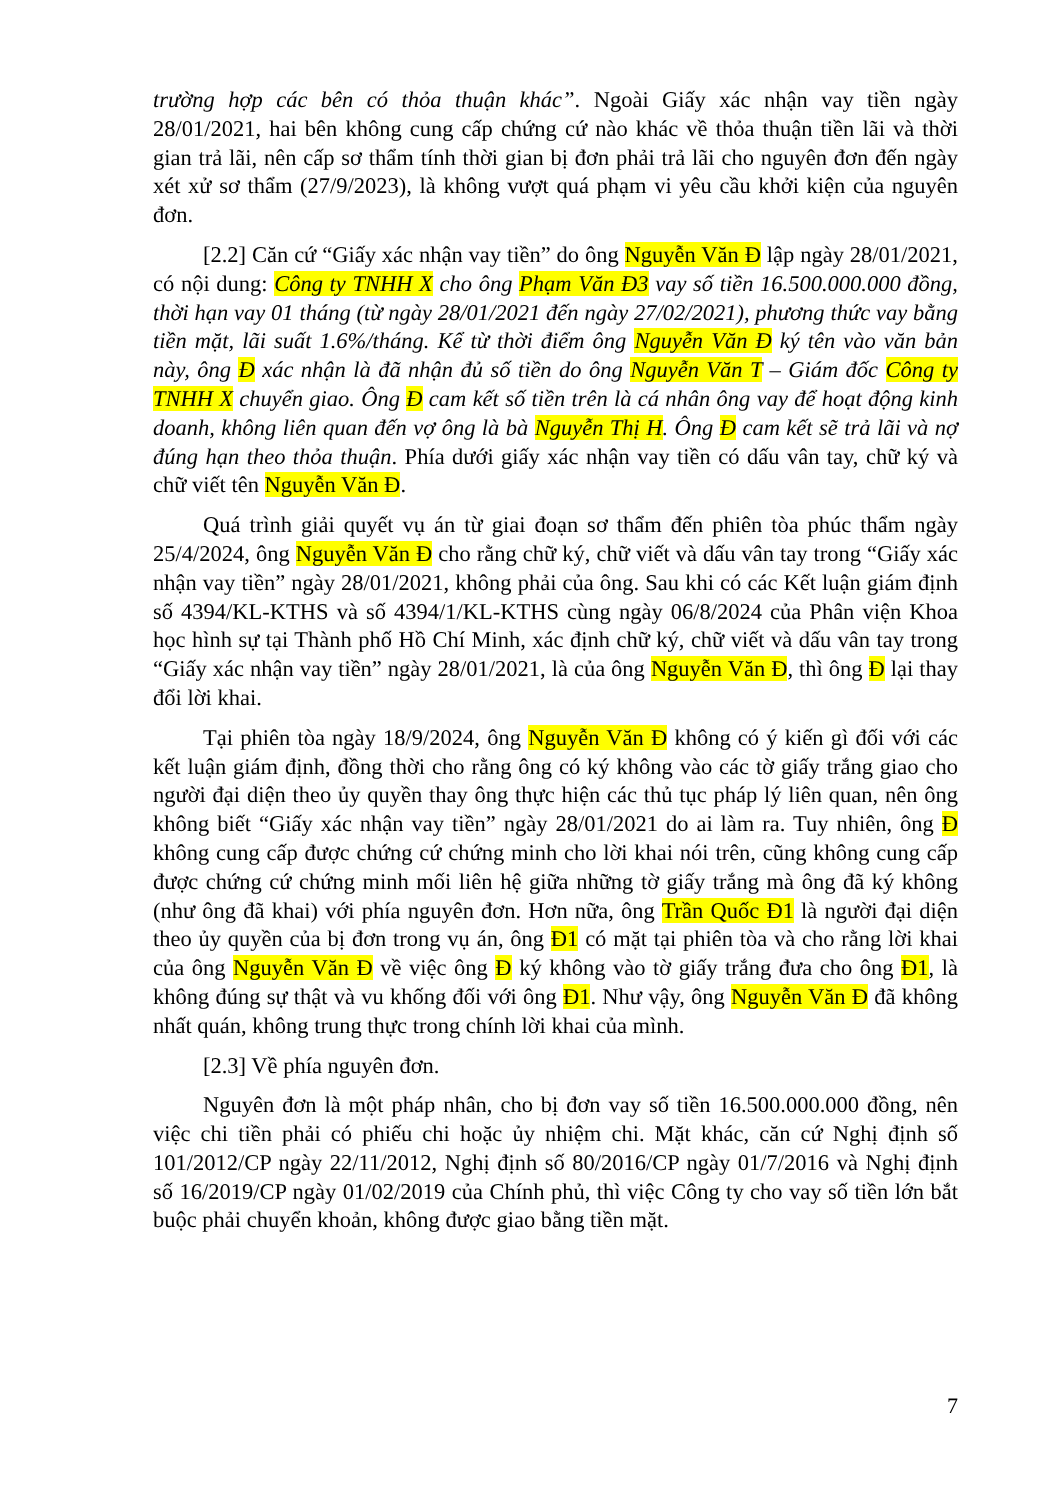trường hợp các bên có thỏa thuận khác”. Ngoài Giấy xác nhận vay tiền ngày 28/01/2021, hai bên không cung cấp chứng cứ nào khác về thỏa thuận tiền lãi và thời gian trả lãi, nên cấp sơ thẩm tính thời gian bị đơn phải trả lãi cho nguyên đơn đến ngày xét xử sơ thẩm (27/9/2023), là không vượt quá phạm vi yêu cầu khởi kiện của nguyên đơn.
[2.2] Căn cứ “Giấy xác nhận vay tiền” do ông Nguyễn Văn Đ lập ngày 28/01/2021, có nội dung: Công ty TNHH X cho ông Phạm Văn Đ3 vay số tiền 16.500.000.000 đồng, thời hạn vay 01 tháng (từ ngày 28/01/2021 đến ngày 27/02/2021), phương thức vay bằng tiền mặt, lãi suất 1.6%/tháng. Kể từ thời điểm ông Nguyễn Văn Đ ký tên vào văn bản này, ông Đ xác nhận là đã nhận đủ số tiền do ông Nguyễn Văn T – Giám đốc Công ty TNHH X chuyển giao. Ông Đ cam kết số tiền trên là cá nhân ông vay để hoạt động kinh doanh, không liên quan đến vợ ông là bà Nguyễn Thị H. Ông Đ cam kết sẽ trả lãi và nợ đúng hạn theo thỏa thuận. Phía dưới giấy xác nhận vay tiền có dấu vân tay, chữ ký và chữ viết tên Nguyễn Văn Đ.
Quá trình giải quyết vụ án từ giai đoạn sơ thẩm đến phiên tòa phúc thẩm ngày 25/4/2024, ông Nguyễn Văn Đ cho rằng chữ ký, chữ viết và dấu vân tay trong “Giấy xác nhận vay tiền” ngày 28/01/2021, không phải của ông. Sau khi có các Kết luận giám định số 4394/KL-KTHS và số 4394/1/KL-KTHS cùng ngày 06/8/2024 của Phân viện Khoa học hình sự tại Thành phố Hồ Chí Minh, xác định chữ ký, chữ viết và dấu vân tay trong “Giấy xác nhận vay tiền” ngày 28/01/2021, là của ông Nguyễn Văn Đ, thì ông Đ lại thay đổi lời khai.
Tại phiên tòa ngày 18/9/2024, ông Nguyễn Văn Đ không có ý kiến gì đối với các kết luận giám định, đồng thời cho rằng ông có ký không vào các tờ giấy trắng giao cho người đại diện theo ủy quyền thay ông thực hiện các thủ tục pháp lý liên quan, nên ông không biết “Giấy xác nhận vay tiền” ngày 28/01/2021 do ai làm ra. Tuy nhiên, ông Đ không cung cấp được chứng cứ chứng minh cho lời khai nói trên, cũng không cung cấp được chứng cứ chứng minh mối liên hệ giữa những tờ giấy trắng mà ông đã ký không (như ông đã khai) với phía nguyên đơn. Hơn nữa, ông Trần Quốc Đ1 là người đại diện theo ủy quyền của bị đơn trong vụ án, ông Đ1 có mặt tại phiên tòa và cho rằng lời khai của ông Nguyễn Văn Đ về việc ông Đ ký không vào tờ giấy trắng đưa cho ông Đ1, là không đúng sự thật và vu khống đối với ông Đ1. Như vậy, ông Nguyễn Văn Đ đã không nhất quán, không trung thực trong chính lời khai của mình.
[2.3] Về phía nguyên đơn.
Nguyên đơn là một pháp nhân, cho bị đơn vay số tiền 16.500.000.000 đồng, nên việc chi tiền phải có phiếu chi hoặc ủy nhiệm chi. Mặt khác, căn cứ Nghị định số 101/2012/CP ngày 22/11/2012, Nghị định số 80/2016/CP ngày 01/7/2016 và Nghị định số 16/2019/CP ngày 01/02/2019 của Chính phủ, thì việc Công ty cho vay số tiền lớn bắt buộc phải chuyển khoản, không được giao bằng tiền mặt.
7